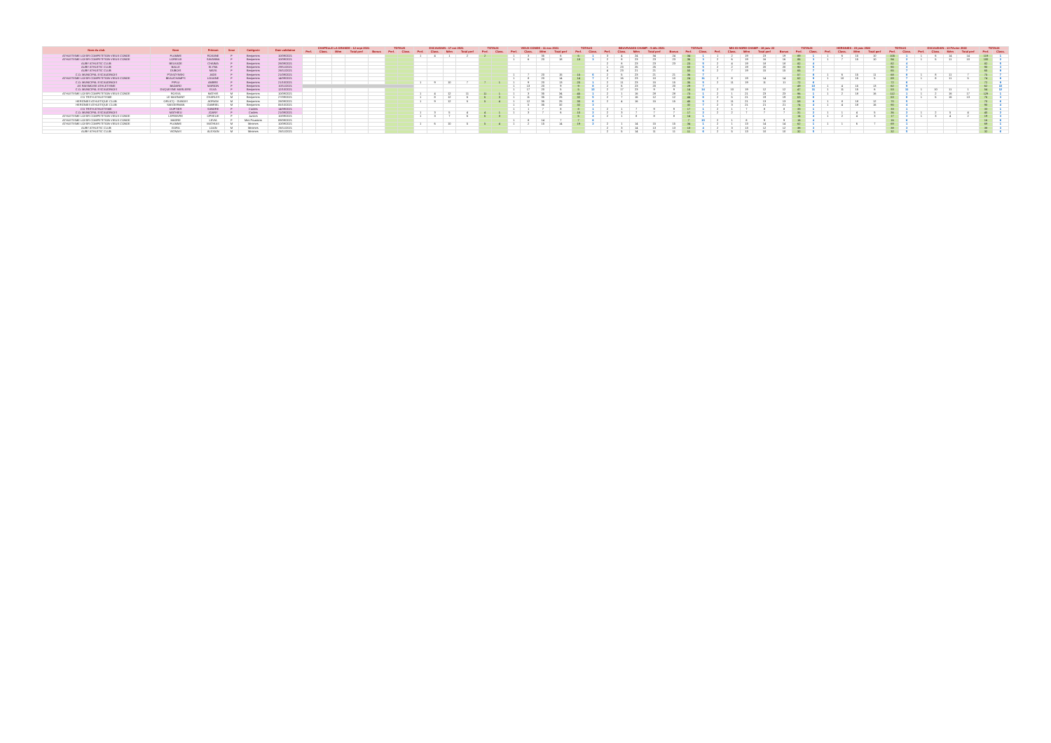| Nom du club | Nom | Prénom | Sexe | Catégorie | Date validation | CHAPELLE LA GRANDE - 12 sept 2021 | | | | | TOTAUX | | ESCAUDAIN - 17 oct 2021 | | | | TOTAUX | | VIEUX CONDE - 11 nov 2021 | | | | TOTAUX | | BEUVRAGES CHAMP. - 5 déc 2021 | | | | | TOTAUX | | MIS IO NORD CHAMP. - 16 janv 22 | | | | | TOTAUX | | HERGNIES - 23 janv 2022 | | | | TOTAUX | | ESCAUDAIN - 13 Février 2022 | | | | TOTAUX | |
| --- | --- | --- | --- | --- | --- | --- | --- | --- | --- | --- | --- | --- | --- | --- | --- | --- | --- | --- | --- | --- | --- | --- | --- | --- | --- | --- | --- | --- | --- | --- | --- | --- | --- | --- | --- | --- | --- | --- | --- | --- | --- | --- | --- | --- | --- | --- | --- | --- | --- | --- |
| | | | | | | Perf. | Class. | Mém | Total perf | Bonus | Perf. | Class. | Perf. | Class. | Mém | Total perf | Perf. | Class. | Perf. | Class. | Mém | Total perf | Perf. | Class. | Perf. | Class. | Mém | Total perf | Bonus | Perf. | Class. | Perf. | Class. | Mém | Total perf | Bonus | Perf. | Class. | Perf. | Class. | Mém | Total perf | Perf. | Class. | Perf. | Class. | Mém | Total perf | Perf. | Class. |
| ATHLETISME LOISIR COMPETITION VIEUX CONDE | FLAMME | ROXANE | F | Benjamins | 10/09/2021 | | | | | | | | 1 | 4 | 1 | 2 | 2 | | 1 | 3 | 35 | 6 | 6 | 1 | 3 | 4 | 24 | 34 | 24 | 34 | 1 | 1 | 2 | 19 | 23 | 19 | 89 | 1 | 1 | 6 | 15 | 10 | 105 | 1 | 1 | 6 | 14 | 14 | 119 | 1 |
| ATHLETISME LOISIR COMPETITION VIEUX CONDE | LORIEUX | SAVANNA | F | Benjamins | 10/09/2021 | | | | | | | | | | | | | | 1 | 6 | 20 | 18 | 18 | 3 | 2 | 8 | 23 | 23 | 23 | 36 | 3 | 2 | 6 | 19 | 16 | 16 | 86 | 3 | 1 | 7 | 15 | 10 | 94 | 2 | 1 | 5 | 11 | 10 | 100 | 2 |
| AUBY ATHLETIC CLUB | BELKADE | CHAIMA | F | Benjamins | 28/09/2021 | | | | | | | | | | | | | | | | | | | | 2 | 8 | 23 | 23 | 23 | 23 | 5 | 2 | 4 | 19 | 18 | 18 | 82 | 4 | | | | | 82 | 4 | | | | | 82 | 5 |
| AUBY ATHLETIC CLUB | BALLE | ELYNA | F | Benjamins | 29/11/2021 | | | | | | | | | | | | | | | | | | | | 1 | 23 | 25 | 25 | | 50 | 5 | 2 | 2 | 19 | 20 | 20 | 90 | 5 | | | | | 90 | 3 | | | | | 90 | 3 |
| AUBY ATHLETIC CLUB | DUBOIS | MAYA | F | Benjamins | 26/11/2021 | | | | | | | | | | | | | | | | | | | | 4 | 23 | 21 | 21 | | 50 | 6 | 2 | 7 | 19 | 15 | 15 | 65 | 7 | | | | | 65 | 7 | | | | | 65 | 8 |
| C.O. MUNICIPAL ESCAUDINOIS | PTASZYNSKI | JADE | F | Benjamins | 21/09/2021 | | | | | | | | | | | | | | 1 | 7 | 20 | 15 | 15 | 6 | 2 | 5 | 23 | 21 | 21 | 36 | 7 | | | | | | 57 | 8 | 1 | 6 | 15 | 11 | 68 | 8 | 1 | 8 | 11 | 7 | 75 | 7 |
| ATHLETISME LOISIR COMPETITION VIEUX CONDE | BEAUCHAMPS | LOUANE | F | Benjamins | 14/09/2021 | | | | | | | | | | | | | | 1 | 8 | 20 | 14 | 14 | 7 | 2 | 16 | 23 | 10 | 10 | 24 | 11 | 2 | 8 | 19 | 14 | 14 | 62 | 9 | 1 | 10 | 15 | 5 | 69 | 7 | 1 | 8 | 11 | 5 | 74 | 8 |
| C.O. MUNICIPAL ESCAUDINOIS | PIPLU | AMBRE | F | Benjamins | 21/10/2021 | | | | | | | | 1 | 9 | 10 | 7 | 7 | 1 | 1 | 9 | 20 | 13 | 20 | 1 | 2 | 11 | 23 | 15 | 15 | 35 | 5 | 2 | 11 | 19 | 11 | 11 | 72 | 6 | | | | | 72 | 6 | | | | | 72 | 9 |
| AS RAISMOISE ATHLETISME | BADARD | MARION | F | Benjamins | 10/11/2021 | | | | | | | | | | | | | | 1 | 13 | 20 | 9 | 9 | 8 | 2 | 6 | 23 | 20 | 20 | 29 | 7 | | | | | | 49 | 10 | 1 | 4 | 15 | 13 | 62 | 9 | | | | | 62 | 10 |
| C.O. MUNICIPAL ESCAUDINOIS | DUQUESNE MARLIERE | ELVA | F | Benjamins | 12/10/2021 | | | | | | | | | | | | | | 1 | 17 | 20 | 5 | 5 | 12 | 2 | 17 | 23 | 9 | 9 | 14 | 14 | 2 | 10 | 19 | 12 | 12 | 47 | 11 | 1 | 11 | 15 | 6 | 53 | 11 | 1 | 10 | 11 | 1 | 54 | 12 |
| ATHLETISME LOISIR COMPETITION VIEUX CONDE | ROSSA | MATHIS | M | Benjamins | 10/09/2021 | | | | | | | | 1 | 4 | 12 | 11 | 11 | 1 | 1 | 3 | 35 | 34 | 45 | 1 | 2 | 1 | 16 | 28 | 28 | 73 | 1 | 2 | 1 | 21 | 23 | 23 | 96 | 1 | 1 | 2 | 18 | 16 | 112 | 1 | 1 | 2 | 16 | 17 | 129 | 1 |
| CO TRITH ATHLETISME | LE MAGNANT | CHARLES | M | Benjamins | 27/09/2021 | | | | | | | | 1 | 8 | 12 | 6 | 6 | 3 | 1 | 11 | 35 | 26 | 32 | 5 | 2 | 7 | 16 | 12 | 12 | 44 | 6 | 2 | 5 | 21 | 19 | 19 | 63 | 6 | | | | | 63 | 6 | 1 | 5 | 16 | 13 | 76 | 3 |
| HERGNIES ATHLETIQUE CLUB | ORLICQ - DUBOIS | ADRIAN | M | Benjamins | 28/09/2021 | | | | | | | | 1 | 9 | 12 | 5 | 5 | 4 | 1 | 12 | 35 | 25 | 30 | 6 | 2 | 4 | 16 | 15 | 15 | 45 | 5 | 2 | 11 | 21 | 13 | 13 | 58 | 8 | 1 | 8 | 18 | 12 | 70 | 5 | | | | | 70 | 6 |
| HERGNIES ATHLETIQUE CLUB | SAEGERMAN | GABRIEL | M | Benjamins | 05/10/2021 | | | | | | | | | | | | | | 1 | 5 | 35 | 32 | 32 | 3 | | | | | | 32 | 7 | 2 | 3 | 21 | 21 | 21 | 74 | 4 | 1 | 4 | 18 | 16 | 90 | 4 | | | | | 90 | 4 |
| CO TRITH ATHLETISME | DUFTIER | SANDRE | F | Cadets | 14/09/2021 | | | | | | | | | | | | | | 1 | 1 | 7 | 8 | 8 | 1 | 2 | 1 | 7 | 9 | 9 | 17 | 1 | 2 | 1 | 7 | 8 | 8 | 33 | 1 | | | | | 33 | 1 | | | | | 33 | 1 |
| C.O. MUNICIPAL ESCAUDINOIS | MATHIEU | JOANY | F | Cadets | 21/09/2021 | | | | | | | | 1 | 3 | 5 | 4 | 4 | 1 | 1 | 3 | 7 | 6 | 10 | 2 | 2 | 3 | 7 | 7 | 7 | 17 | 2 | 2 | 2 | 7 | 7 | 7 | 31 | 2 | 1 | 1 | 4 | 5 | 36 | 2 | 1 | 2 | 5 | 4 | 40 | 2 |
| ATHLETISME LOISIR COMPETITION VIEUX CONDE | LEFEBVRE | OPHELIE | F | Juniors | 10/09/2021 | | | | | | | | 1 | 3 | 7 | 6 | 6 | 3 | | | | | 6 | 4 | 2 | 1 | 8 | 8 | 8 | 14 | 1 | | | | | | 14 | 4 | 1 | 2 | 4 | 3 | 17 | 3 | 1 | 3 | 4 | 2 | 19 | 3 |
| ATHLETISME LOISIR COMPETITION VIEUX CONDE | MADRE | LEVIA | F | Mini Poussins | 09/09/2021 | | | | | | | | | | | | | | 1 | 8 | 14 | 7 | 7 | 8 | | | | | | 7 | 10 | 2 | 1 | 8 | 9 | 9 | 16 | 4 | | | | | 16 | 6 | | | | | 16 | 6 |
| ATHLETISME LOISIR COMPETITION VIEUX CONDE | FLAMME | MATHIAS | M | Minimes | 10/09/2021 | | | | | | | | 1 | 6 | 10 | 5 | 5 | 4 | 1 | 2 | 15 | 14 | 19 | 2 | 2 | 1 | 14 | 15 | 15 | 34 | 1 | 2 | 1 | 13 | 14 | 14 | 62 | 1 | 1 | 1 | 6 | 7 | 69 | 1 | | | | | 69 | 1 |
| AUBY ATHLETIC CLUB | GORA | LOAN | M | Minimes | 26/11/2021 | | | | | | | | | | | | | | | | | | | | 2 | 3 | 14 | 13 | 13 | 13 | 4 | 2 | 3 | 13 | 12 | 12 | 38 | 3 | | | | | 38 | 3 | | | | | 38 | 3 |
| AUBY ATHLETIC CLUB | VIGNAIS | ALEXIAN | M | Minimes | 26/11/2021 | | | | | | | | | | | | | | | | | | | | 2 | 5 | 14 | 11 | 11 | 11 | 6 | 2 | 5 | 13 | 10 | 10 | 32 | 5 | | | | | 32 | 5 | | | | | 32 | 6 |